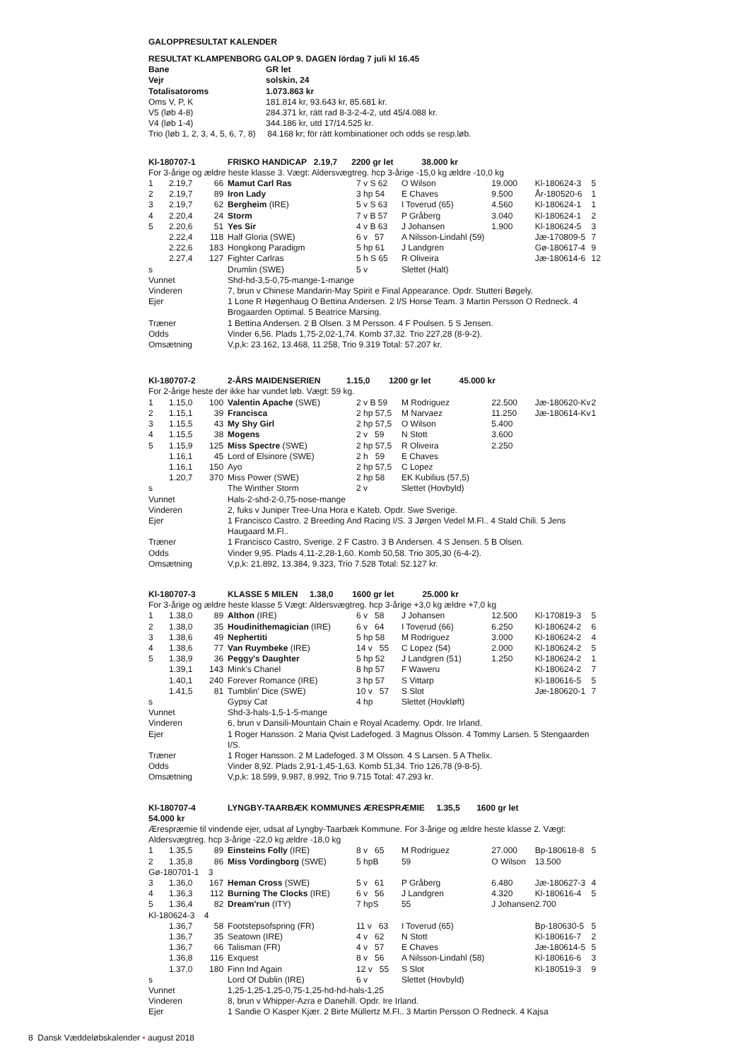GALOPPRESULTAT KALENDER
| RESULTAT KLAMPENBORG GALOP 9. DAGEN lördag 7 juli kl 16.45 | |
| Bane | GR let |
| Vejr | solskin, 24 |
| Totalisatoroms | 1.073.863 kr |
| Oms V, P, K | 181.814 kr, 93.643 kr, 85.681 kr. |
| V5 (løb 4-8) | 284.371 kr, rätt rad 8-3-2-4-2, utd 45/4.088 kr. |
| V4 (løb 1-4) | 344.186 kr, utd 17/14.525 kr. |
| Trio (løb 1, 2, 3, 4, 5, 6, 7, 8) 84.168 kr; för rätt kombinationer och odds se resp.løb. | |
| Kl-180707-1 | | | FRISKO HANDICAP 2.19,7 2200 gr let 38.000 kr | | | | | |
| For 3-årige og ældre heste klasse 3. Vægt: Aldersvægtreg. hcp 3-årige -15,0 kg ældre -10,0 kg | | | | | | | | |
| 1 | 2.19,7 | 66 | Mamut Carl Ras | 7 v S 62 | O Wilson | 19.000 | Kl-180624-3 | 5 |
| 2 | 2.19,7 | 89 | Iron Lady | 3 hp 54 | E Chaves | 9.500 | År-180520-6 | 1 |
| 3 | 2.19,7 | 62 | Bergheim (IRE) | 5 v S 63 | I Toverud (65) | 4.560 | Kl-180624-1 | 1 |
| 4 | 2.20,4 | 24 | Storm | 7 v B 57 | P Gråberg | 3.040 | Kl-180624-1 | 2 |
| 5 | 2.20,6 | 51 | Yes Sir | 4 v B 63 | J Johansen | 1.900 | Kl-180624-5 | 3 |
| | 2.22,4 | 118 | Half Gloria (SWE) | 6 v 57 | A Nilsson-Lindahl (59) | | Jæ-170809-5 | 7 |
| | 2.22,6 | 183 | Hongkong Paradigm | 5 hp 61 | J Landgren | | Gø-180617-4 | 9 |
| | 2.27,4 | 127 | Fighter Carlras | 5 h S 65 | R Oliveira | | Jæ-180614-6 | 12 |
| s | | | Drumlin (SWE) | 5 v | Slettet (Halt) | | | |
| Vunnet | | | Shd-hd-3,5-0,75-mange-1-mange | | | | | |
| Vinderen | | | 7, brun v Chinese Mandarin-May Spirit e Final Appearance. Opdr. Stutteri Bøgely. | | | | | |
| Ejer | | | 1 Lone R Høgenhaug O Bettina Andersen. 2 I/S Horse Team. 3 Martin Persson O Redneck. 4 Brogaarden Optimal. 5 Beatrice Marsing. | | | | | |
| Træner | | | 1 Bettina Andersen. 2 B Olsen. 3 M Persson. 4 F Poulsen. 5 S Jensen. | | | | | |
| Odds | | | Vinder 6,56. Plads 1,75-2,02-1,74. Komb 37,32. Trio 227,28 (8-9-2). | | | | | |
| Omsætning | | | V,p,k: 23.162, 13.468, 11.258, Trio 9.319 Total: 57.207 kr. | | | | | |
| Kl-180707-2 | | | 2-ÅRS MAIDENSERIEN 1.15,0 1200 gr let 45.000 kr | | | | | |
| For 2-årige heste der ikke har vundet løb. Vægt: 59 kg. | | | | | | | | |
| 1 | 1.15,0 | 100 | Valentin Apache (SWE) | 2 v B 59 | M Rodriguez | 22.500 | Jæ-180620-Kv | 2 |
| 2 | 1.15,1 | 39 | Francisca | 2 hp 57,5 | M Narvaez | 11.250 | Jæ-180614-Kv | 1 |
| 3 | 1.15,5 | 43 | My Shy Girl | 2 hp 57,5 | O Wilson | 5.400 | | |
| 4 | 1.15,5 | 38 | Mogens | 2 v 59 | N Stott | 3.600 | | |
| 5 | 1.15,9 | 125 | Miss Spectre (SWE) | 2 hp 57,5 | R Oliveira | 2.250 | | |
| | 1.16,1 | 45 | Lord of Elsinore (SWE) | 2 h 59 | E Chaves | | | |
| | 1.16,1 | 150 | Ayo | 2 hp 57,5 | C Lopez | | | |
| | 1.20,7 | 370 | Miss Power (SWE) | 2 hp 58 | EK Kubilius (57,5) | | | |
| s | | | The Winther Storm | 2 v | Slettet (Hovbyld) | | | |
| Vunnet | | | Hals-2-shd-2-0,75-nose-mange | | | | | |
| Vinderen | | | 2, fuks v Juniper Tree-Una Hora e Kateb. Opdr. Swe Sverige. | | | | | |
| Ejer | | | 1 Francisco Castro. 2 Breeding And Racing I/S. 3 Jørgen Vedel M.Fl.. 4 Stald Chili. 5 Jens Haugaard M.Fl.. | | | | | |
| Træner | | | 1 Francisco Castro, Sverige. 2 F Castro. 3 B Andersen. 4 S Jensen. 5 B Olsen. | | | | | |
| Odds | | | Vinder 9,95. Plads 4,11-2,28-1,60. Komb 50,58. Trio 305,30 (6-4-2). | | | | | |
| Omsætning | | | V,p,k: 21.892, 13.384, 9.323, Trio 7.528 Total: 52.127 kr. | | | | | |
| Kl-180707-3 | | | KLASSE 5 MILEN 1.38,0 1600 gr let 25.000 kr | | | | | |
| For 3-årige og ældre heste klasse 5 Vægt: Aldersvægtreg. hcp 3-årige +3,0 kg ældre +7,0 kg | | | | | | | | |
| 1 | 1.38,0 | 89 | Althon (IRE) | 6 v 58 | J Johansen | 12.500 | Kl-170819-3 | 5 |
| 2 | 1.38,0 | 35 | Houdinithemagician (IRE) | 6 v 64 | I Toverud (66) | 6.250 | Kl-180624-2 | 6 |
| 3 | 1.38,6 | 49 | Nephertiti | 5 hp 58 | M Rodriguez | 3.000 | Kl-180624-2 | 4 |
| 4 | 1.38,6 | 77 | Van Ruymbeke (IRE) | 14 v 55 | C Lopez (54) | 2.000 | Kl-180624-2 | 5 |
| 5 | 1.38,9 | 36 | Peggy's Daughter | 5 hp 52 | J Landgren (51) | 1.250 | Kl-180624-2 | 1 |
| | 1.39,1 | 143 | Mink's Chanel | 8 hp 57 | F Waweru | | Kl-180624-2 | 7 |
| | 1.40,1 | 240 | Forever Romance (IRE) | 3 hp 57 | S Vittarp | | Kl-180616-5 | 5 |
| | 1.41,5 | 81 | Tumblin' Dice (SWE) | 10 v 57 | S Slot | | Jæ-180620-1 | 7 |
| s | | | Gypsy Cat | 4 hp | Slettet (Hovkløft) | | | |
| Vunnet | | | Shd-3-hals-1,5-1-5-mange | | | | | |
| Vinderen | | | 6, brun v Dansili-Mountain Chain e Royal Academy. Opdr. Ire Irland. | | | | | |
| Ejer | | | 1 Roger Hansson. 2 Maria Qvist Ladefoged. 3 Magnus Olsson. 4 Tommy Larsen. 5 Stengaarden I/S. | | | | | |
| Træner | | | 1 Roger Hansson. 2 M Ladefoged. 3 M Olsson. 4 S Larsen. 5 A Thelix. | | | | | |
| Odds | | | Vinder 8,92. Plads 2,91-1,45-1,63. Komb 51,34. Trio 126,78 (9-8-5). | | | | | |
| Omsætning | | | V,p,k: 18.599, 9.987, 8.992, Trio 9.715 Total: 47.293 kr. | | | | | |
| Kl-180707-4 | | | LYNGBY-TAARBÆK KOMMUNES ÆRESPRÆMIE 1.35,5 1600 gr let | | | | | |
| 54.000 kr | | | | | | | | |
| Ærespræmie til vindende ejer, udsat af Lyngby-Taarbæk Kommune. For 3-årige og ældre heste klasse 2. Vægt: Aldersvægtreg. hcp 3-årige -22,0 kg ældre -18,0 kg | | | | | | | | |
| 1 | 1.35,5 | 89 | Einsteins Folly (IRE) | 8 v 65 | M Rodriguez | 27.000 | Bp-180618-8 | 5 |
| 2 | 1.35,8 | 86 | Miss Vordingborg (SWE) | 5 hpB | 59 | O Wilson | 13.500 | |
| Gø-180701-1 3 | | | | | | | | |
| 3 | 1.36,0 | 167 | Heman Cross (SWE) | 5 v 61 | P Gråberg | 6.480 | Jæ-180627-3 | 4 |
| 4 | 1.36,3 | 112 | Burning The Clocks (IRE) | 6 v 56 | J Landgren | 4.320 | Kl-180616-4 | 5 |
| 5 | 1.36,4 | 82 | Dream'run (ITY) | 7 hpS | 55 | J Johansen | 2.700 | |
| Kl-180624-3 4 | | | | | | | | |
| | 1.36,7 | 58 | Footstepsofspring (FR) | 11 v 63 | I Toverud (65) | | Bp-180630-5 | 5 |
| | 1.36,7 | 35 | Seatown (IRE) | 4 v 62 | N Stott | | Kl-180616-7 | 2 |
| | 1.36,7 | 66 | Talisman (FR) | 4 v 57 | E Chaves | | Jæ-180614-5 | 5 |
| | 1.36,8 | 116 | Exquest | 8 v 56 | A Nilsson-Lindahl (58) | | Kl-180616-6 | 3 |
| | 1.37,0 | 180 | Finn Ind Again | 12 v 55 | S Slot | | Kl-180519-3 | 9 |
| s | | | Lord Of Dublin (IRE) | 6 v | Slettet (Hovbyld) | | | |
| Vunnet | | | 1,25-1,25-1,25-0,75-1,25-hd-hd-hals-1,25 | | | | | |
| Vinderen | | | 8, brun v Whipper-Azra e Danehill. Opdr. Ire Irland. | | | | | |
| Ejer | | | 1 Sandie O Kasper Kjær. 2 Birte Müllertz M.Fl.. 3 Martin Persson O Redneck. 4 Kajsa | | | | | |
8 Dansk Væddeløbskalender • august 2018